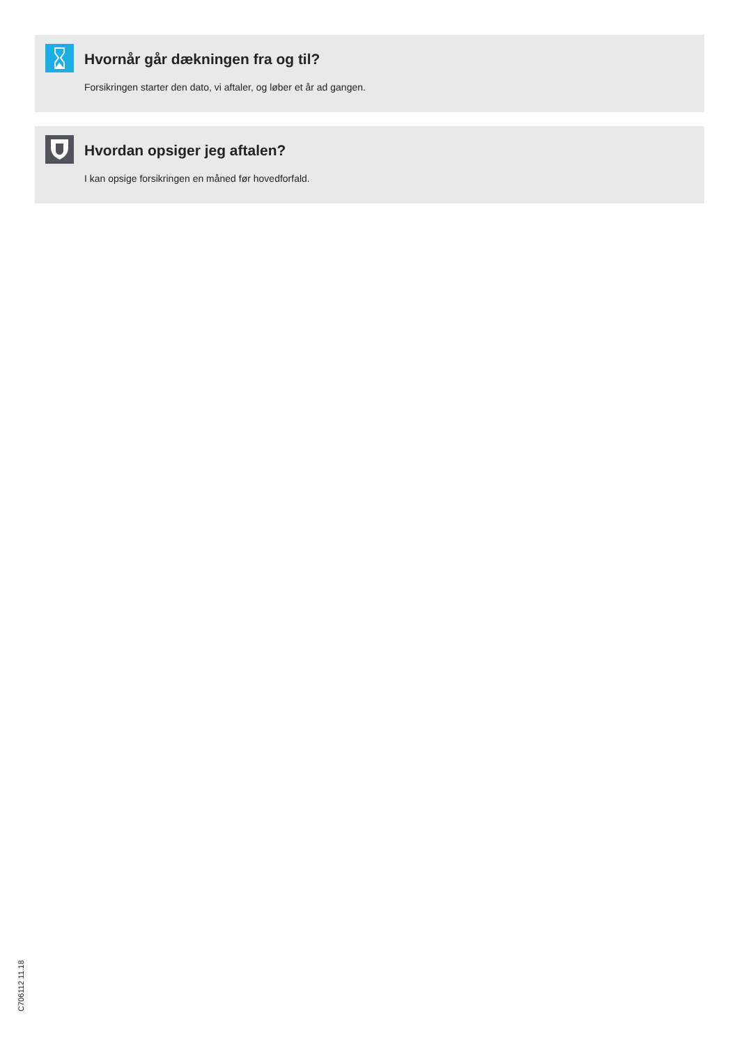Hvornår går dækningen fra og til?
Forsikringen starter den dato, vi aftaler, og løber et år ad gangen.
Hvordan opsiger jeg aftalen?
I kan opsige forsikringen en måned før hovedforfald.
C706112 11.18